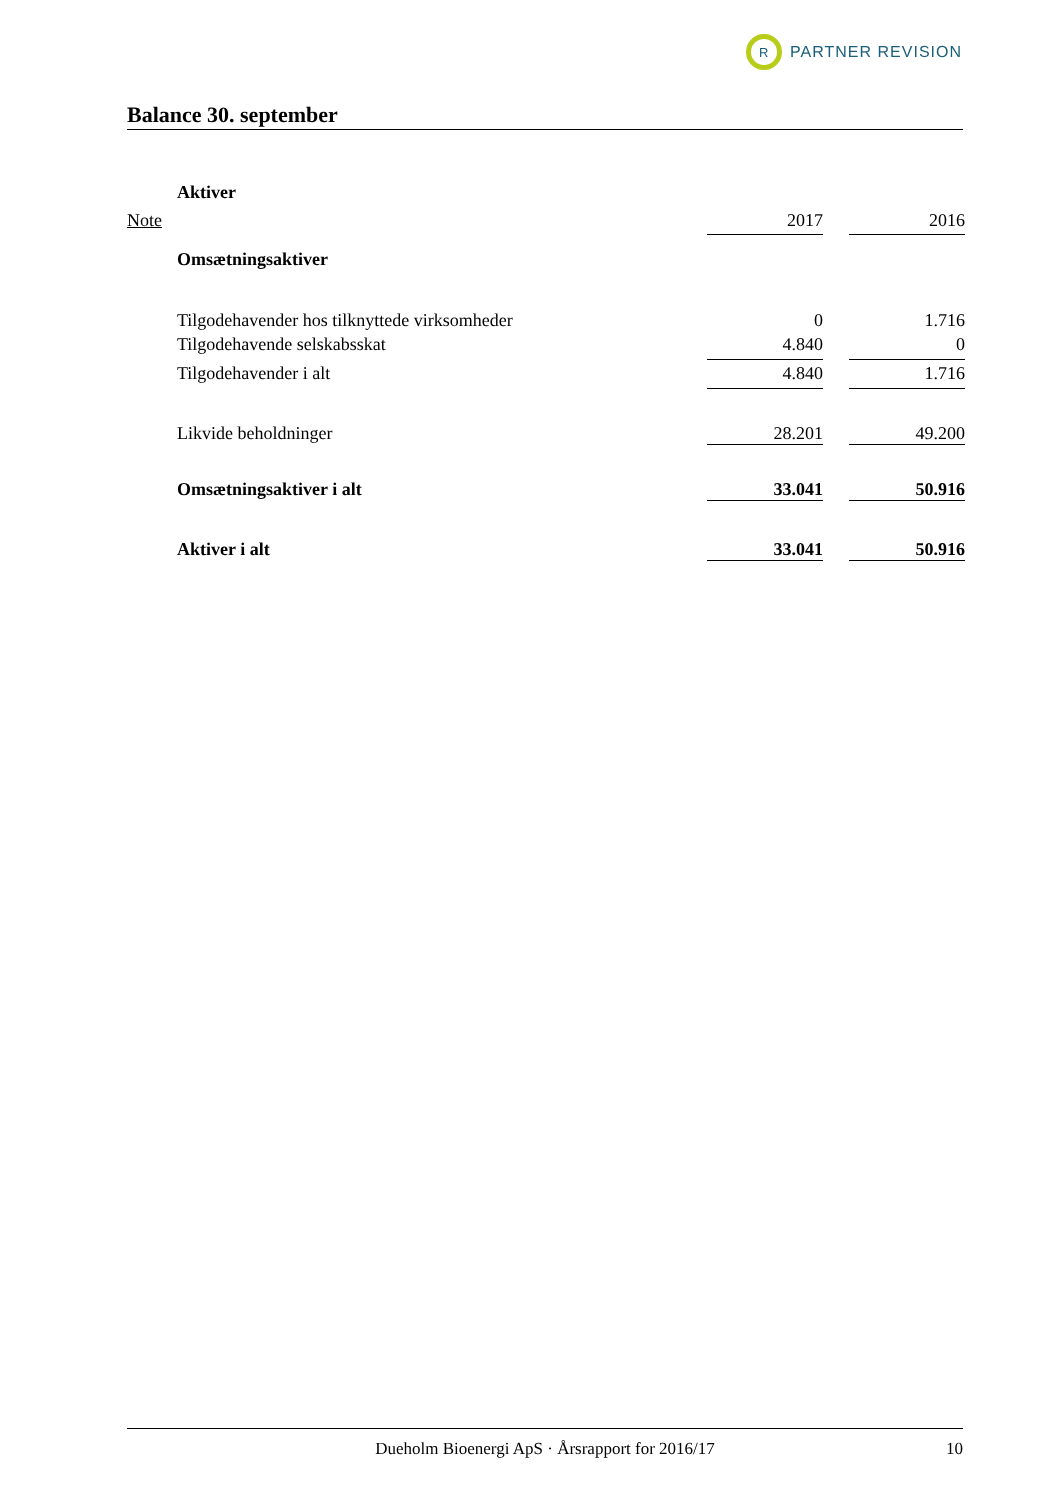R
PARTNER REVISION
Balance 30. september
| | Aktiver | | | |
| Note | | 2017 | | 2016 |
| | Omsætningsaktiver | | | |
| | Tilgodehavender hos tilknyttede virksomheder | 0 | | 1.716 |
| | Tilgodehavende selskabsskat | 4.840 | | 0 |
| | Tilgodehavender i alt | 4.840 | | 1.716 |
| | Likvide beholdninger | 28.201 | | 49.200 |
| | Omsætningsaktiver i alt | 33.041 | | 50.916 |
| | Aktiver i alt | 33.041 | | 50.916 |
Dueholm Bioenergi ApS · Årsrapport for 2016/17 10